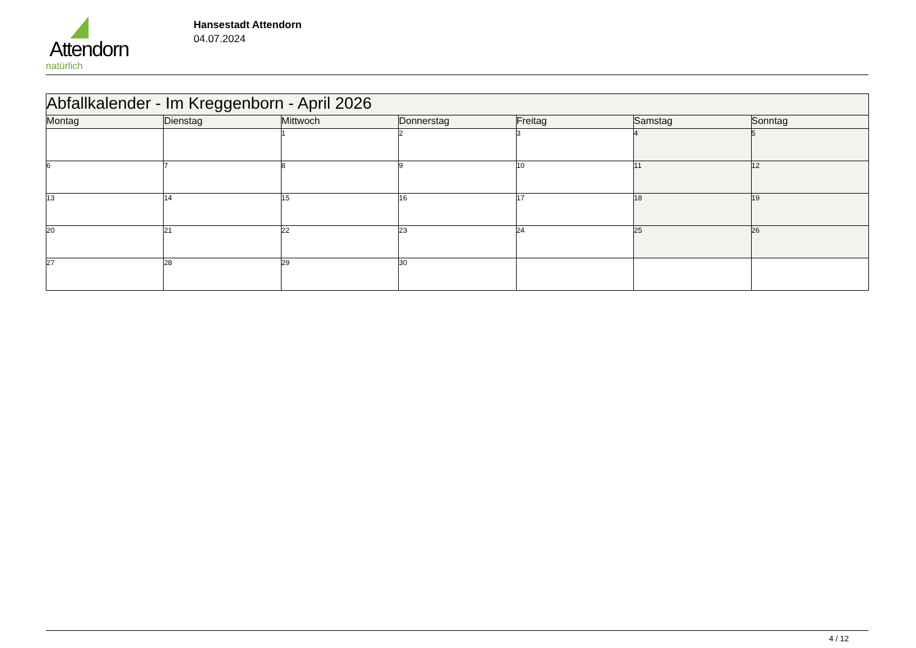Attendorn
natürlich
Hansestadt Attendorn
04.07.2024
| Abfallkalender - Im Kreggenborn - April 2026 | | | | | | |
| Montag | Dienstag | Mittwoch | Donnerstag | Freitag | Samstag | Sonntag |
| | | 1 | 2 | 3 | 4 | 5 |
| 6 | 7 | 8 | 9 | 10 | 11 | 12 |
| 13 | 14 | 15 | 16 | 17 | 18 | 19 |
| 20 | 21 | 22 | 23 | 24 | 25 | 26 |
| 27 | 28 | 29 | 30 | | | |
4 / 12